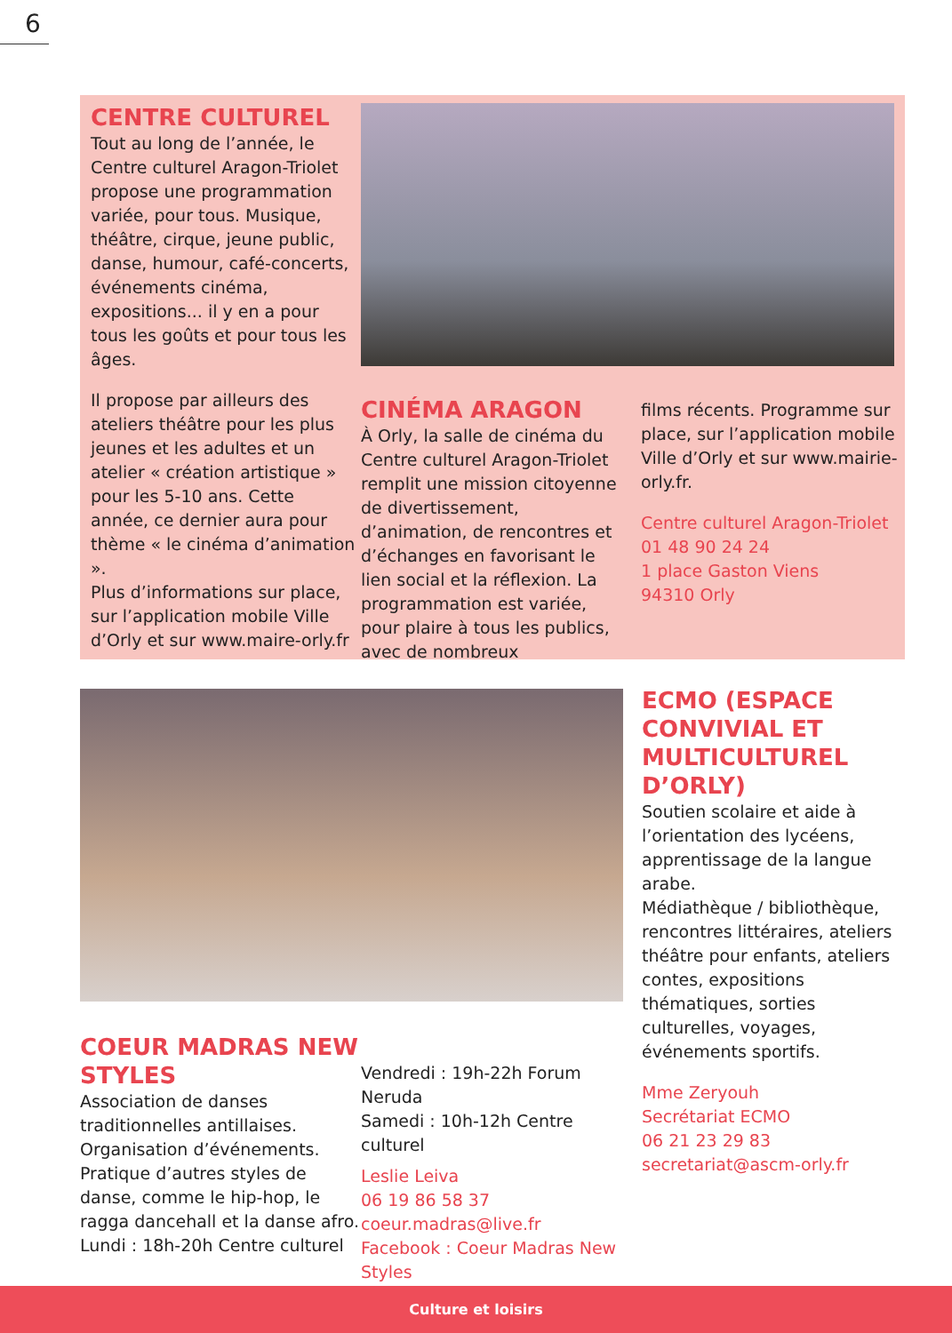6
CENTRE CULTUREL
Tout au long de l’année, le Centre culturel Aragon-Triolet propose une programmation variée, pour tous. Musique, théâtre, cirque, jeune public, danse, humour, café-concerts, événements cinéma, expositions... il y en a pour tous les goûts et pour tous les âges.
Il propose par ailleurs des ateliers théâtre pour les plus jeunes et les adultes et un atelier « création artistique » pour les 5-10 ans. Cette année, ce dernier aura pour thème « le cinéma d’animation ».
Plus d’informations sur place, sur l’application mobile Ville d’Orly et sur www.maire-orly.fr
CINÉMA ARAGON
À Orly, la salle de cinéma du Centre culturel Aragon-Triolet remplit une mission citoyenne de divertissement, d’animation, de rencontres et d’échanges en favorisant le lien social et la réflexion. La programmation est variée, pour plaire à tous les publics, avec de nombreux
films récents. Programme sur place, sur l’application mobile Ville d’Orly et sur www.mairie-orly.fr.
Centre culturel Aragon-Triolet
01 48 90 24 24
1 place Gaston Viens
94310 Orly
ECMO (ESPACE CONVIVIAL ET MULTICULTUREL D’ORLY)
Soutien scolaire et aide à l’orientation des lycéens, apprentissage de la langue arabe.
Médiathèque / bibliothèque, rencontres littéraires, ateliers théâtre pour enfants, ateliers contes, expositions thématiques, sorties culturelles, voyages, événements sportifs.
Mme Zeryouh
Secrétariat ECMO
06 21 23 29 83
secretariat@ascm-orly.fr
COEUR MADRAS NEW STYLES
Association de danses traditionnelles antillaises. Organisation d’événements. Pratique d’autres styles de danse, comme le hip-hop, le ragga dancehall et la danse afro.
Lundi : 18h-20h Centre culturel
Vendredi : 19h-22h Forum Neruda
Samedi : 10h-12h Centre culturel
Leslie Leiva
06 19 86 58 37
coeur.madras@live.fr
Facebook : Coeur Madras New Styles
Culture et loisirs